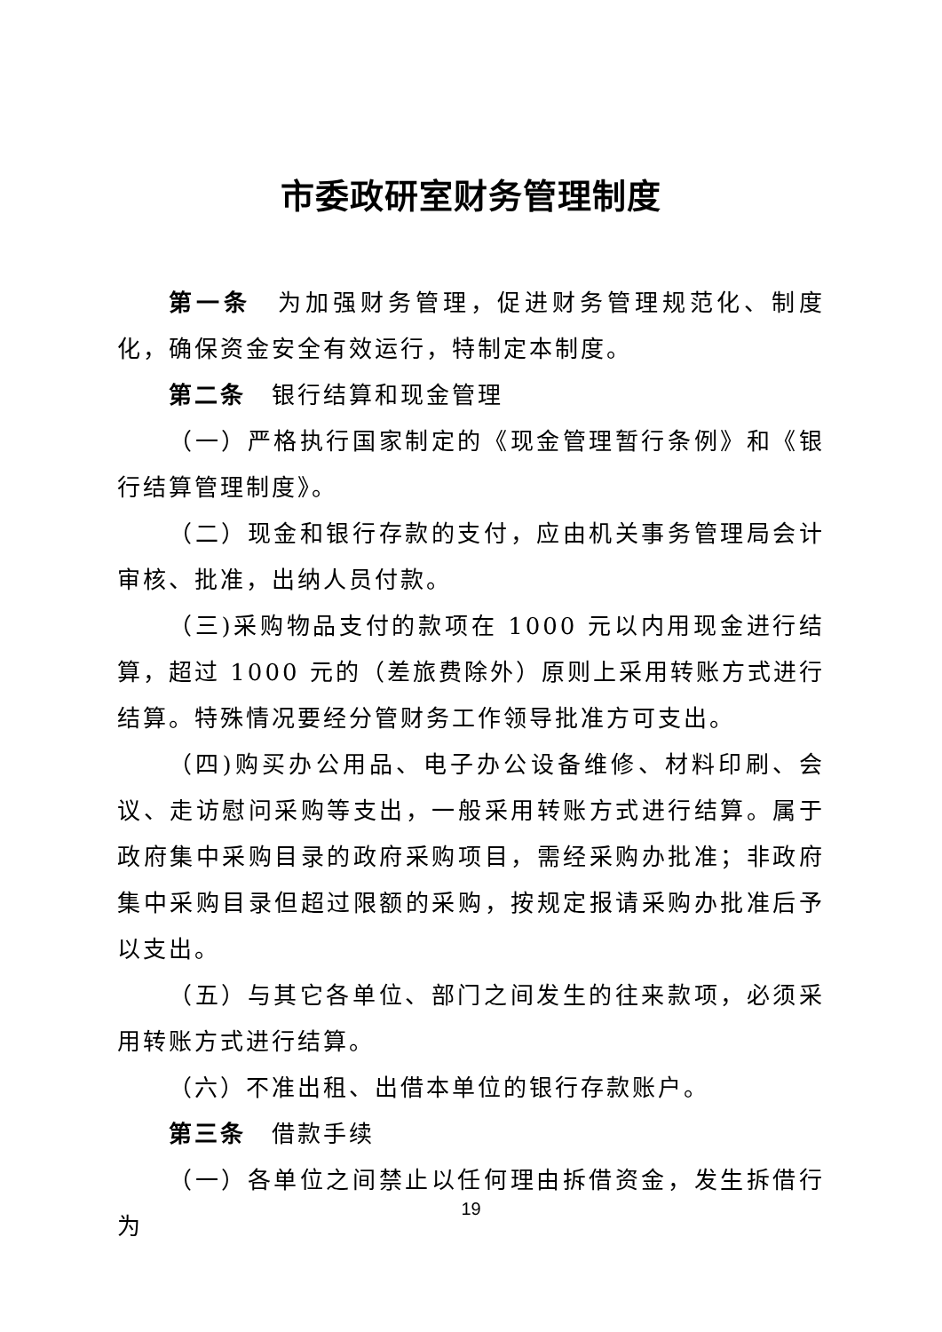市委政研室财务管理制度
第一条　为加强财务管理，促进财务管理规范化、制度化，确保资金安全有效运行，特制定本制度。
第二条　银行结算和现金管理
（一）严格执行国家制定的《现金管理暂行条例》和《银行结算管理制度》。
（二）现金和银行存款的支付，应由机关事务管理局会计审核、批准，出纳人员付款。
（三)采购物品支付的款项在 1000 元以内用现金进行结算，超过 1000 元的（差旅费除外）原则上采用转账方式进行结算。特殊情况要经分管财务工作领导批准方可支出。
（四)购买办公用品、电子办公设备维修、材料印刷、会议、走访慰问采购等支出，一般采用转账方式进行结算。属于政府集中采购目录的政府采购项目，需经采购办批准；非政府集中采购目录但超过限额的采购，按规定报请采购办批准后予以支出。
（五）与其它各单位、部门之间发生的往来款项，必须采用转账方式进行结算。
（六）不准出租、出借本单位的银行存款账户。
第三条　借款手续
（一）各单位之间禁止以任何理由拆借资金，发生拆借行为
19